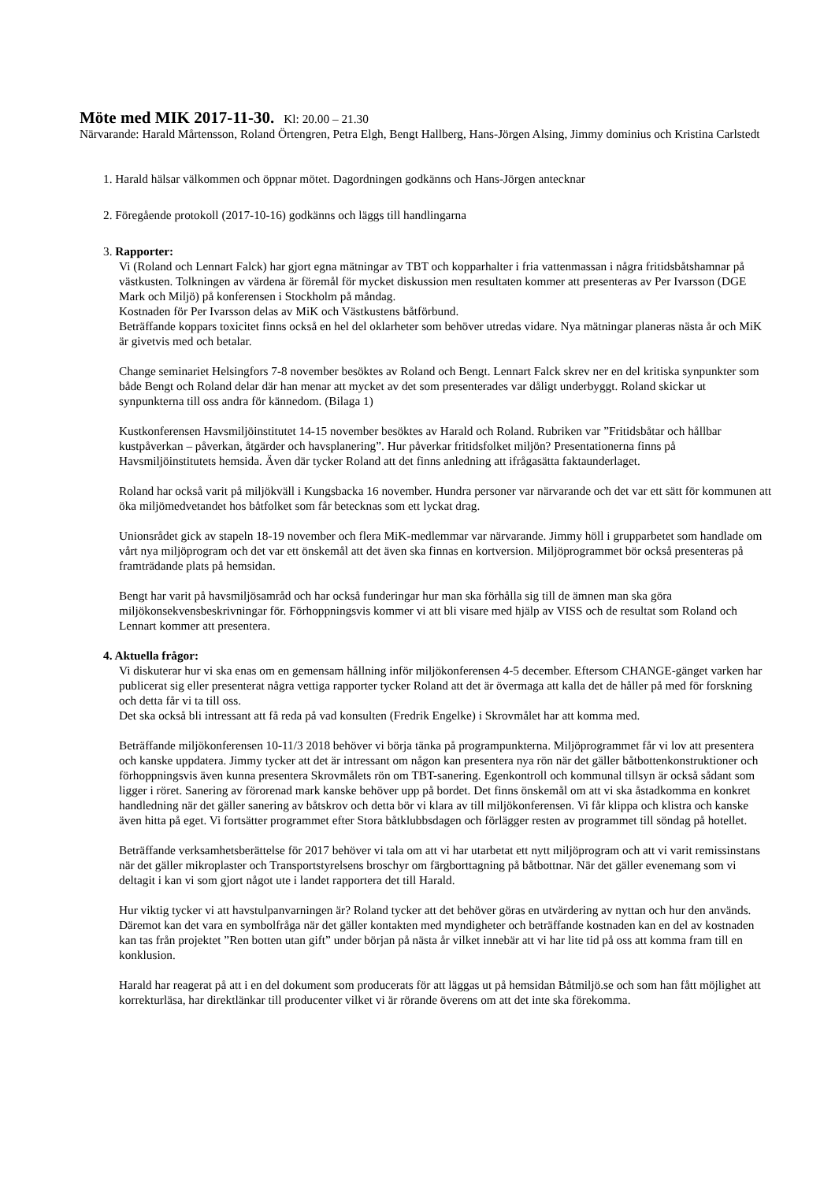Möte med MIK 2017-11-30.
Kl: 20.00 – 21.30
Närvarande: Harald Mårtensson, Roland Örtengren, Petra Elgh, Bengt Hallberg, Hans-Jörgen Alsing, Jimmy dominius och Kristina Carlstedt
1. Harald hälsar välkommen och öppnar mötet. Dagordningen godkänns och Hans-Jörgen antecknar
2. Föregående protokoll (2017-10-16) godkänns och läggs till handlingarna
3. Rapporter:
Vi (Roland och Lennart Falck) har gjort egna mätningar av TBT och kopparhalter i fria vattenmassan i några fritidsbåtshamnar på västkusten. Tolkningen av värdena är föremål för mycket diskussion men resultaten kommer att presenteras av Per Ivarsson (DGE Mark och Miljö) på konferensen i Stockholm på måndag.
Kostnaden för Per Ivarsson delas av MiK och Västkustens båtförbund.
Beträffande koppars toxicitet finns också en hel del oklarheter som behöver utredas vidare. Nya mätningar planeras nästa år och MiK är givetvis med och betalar.
Change seminariet Helsingfors 7-8 november besöktes av Roland och Bengt. Lennart Falck skrev ner en del kritiska synpunkter som både Bengt och Roland delar där han menar att mycket av det som presenterades var dåligt underbyggt. Roland skickar ut synpunkterna till oss andra för kännedom. (Bilaga 1)
Kustkonferensen Havsmiljöinstitutet 14-15 november besöktes av Harald och Roland. Rubriken var ”Fritidsbåtar och hållbar kustpåverkan – påverkan, åtgärder och havsplanering”. Hur påverkar fritidsfolket miljön? Presentationerna finns på Havsmiljöinstitutets hemsida. Även där tycker Roland att det finns anledning att ifrågasätta faktaunderlaget.
Roland har också varit på miljökväll i Kungsbacka 16 november. Hundra personer var närvarande och det var ett sätt för kommunen att öka miljömedvetandet hos båtfolket som får betecknas som ett lyckat drag.
Unionsrådet gick av stapeln 18-19 november och flera MiK-medlemmar var närvarande. Jimmy höll i grupparbetet som handlade om vårt nya miljöprogram och det var ett önskemål att det även ska finnas en kortversion. Miljöprogrammet bör också presenteras på framträdande plats på hemsidan.
Bengt har varit på havsmiljösamråd och har också funderingar hur man ska förhålla sig till de ämnen man ska göra miljökonsekvensbeskrivningar för. Förhoppningsvis kommer vi att bli visare med hjälp av VISS och de resultat som Roland och Lennart kommer att presentera.
4. Aktuella frågor:
Vi diskuterar hur vi ska enas om en gemensam hållning inför miljökonferensen 4-5 december. Eftersom CHANGE-gänget varken har publicerat sig eller presenterat några vettiga rapporter tycker Roland att det är övermaga att kalla det de håller på med för forskning och detta får vi ta till oss.
Det ska också bli intressant att få reda på vad konsulten (Fredrik Engelke) i Skrovmålet har att komma med.
Beträffande miljökonferensen 10-11/3 2018 behöver vi börja tänka på programpunkterna. Miljöprogrammet får vi lov att presentera och kanske uppdatera. Jimmy tycker att det är intressant om någon kan presentera nya rön när det gäller båtbottenkonstruktioner och förhoppningsvis även kunna presentera Skrovmålets rön om TBT-sanering. Egenkontroll och kommunal tillsyn är också sådant som ligger i röret. Sanering av förorenad mark kanske behöver upp på bordet. Det finns önskemål om att vi ska åstadkomma en konkret handledning när det gäller sanering av båtskrov och detta bör vi klara av till miljökonferensen. Vi får klippa och klistra och kanske även hitta på eget. Vi fortsätter programmet efter Stora båtklubbsdagen och förlägger resten av programmet till söndag på hotellet.
Beträffande verksamhetsberättelse för 2017 behöver vi tala om att vi har utarbetat ett nytt miljöprogram och att vi varit remissinstans när det gäller mikroplaster och Transportstyrelsens broschyr om färgborttagning på båtbottnar. När det gäller evenemang som vi deltagit i kan vi som gjort något ute i landet rapportera det till Harald.
Hur viktig tycker vi att havstulpanvarningen är? Roland tycker att det behöver göras en utvärdering av nyttan och hur den används. Däremot kan det vara en symbolfråga när det gäller kontakten med myndigheter och beträffande kostnaden kan en del av kostnaden kan tas från projektet ”Ren botten utan gift” under början på nästa år vilket innebär att vi har lite tid på oss att komma fram till en konklusion.
Harald har reagerat på att i en del dokument som producerats för att läggas ut på hemsidan Båtmiljö.se och som han fått möjlighet att korrekturläsa, har direktlänkar till producenter vilket vi är rörande överens om att det inte ska förekomma.